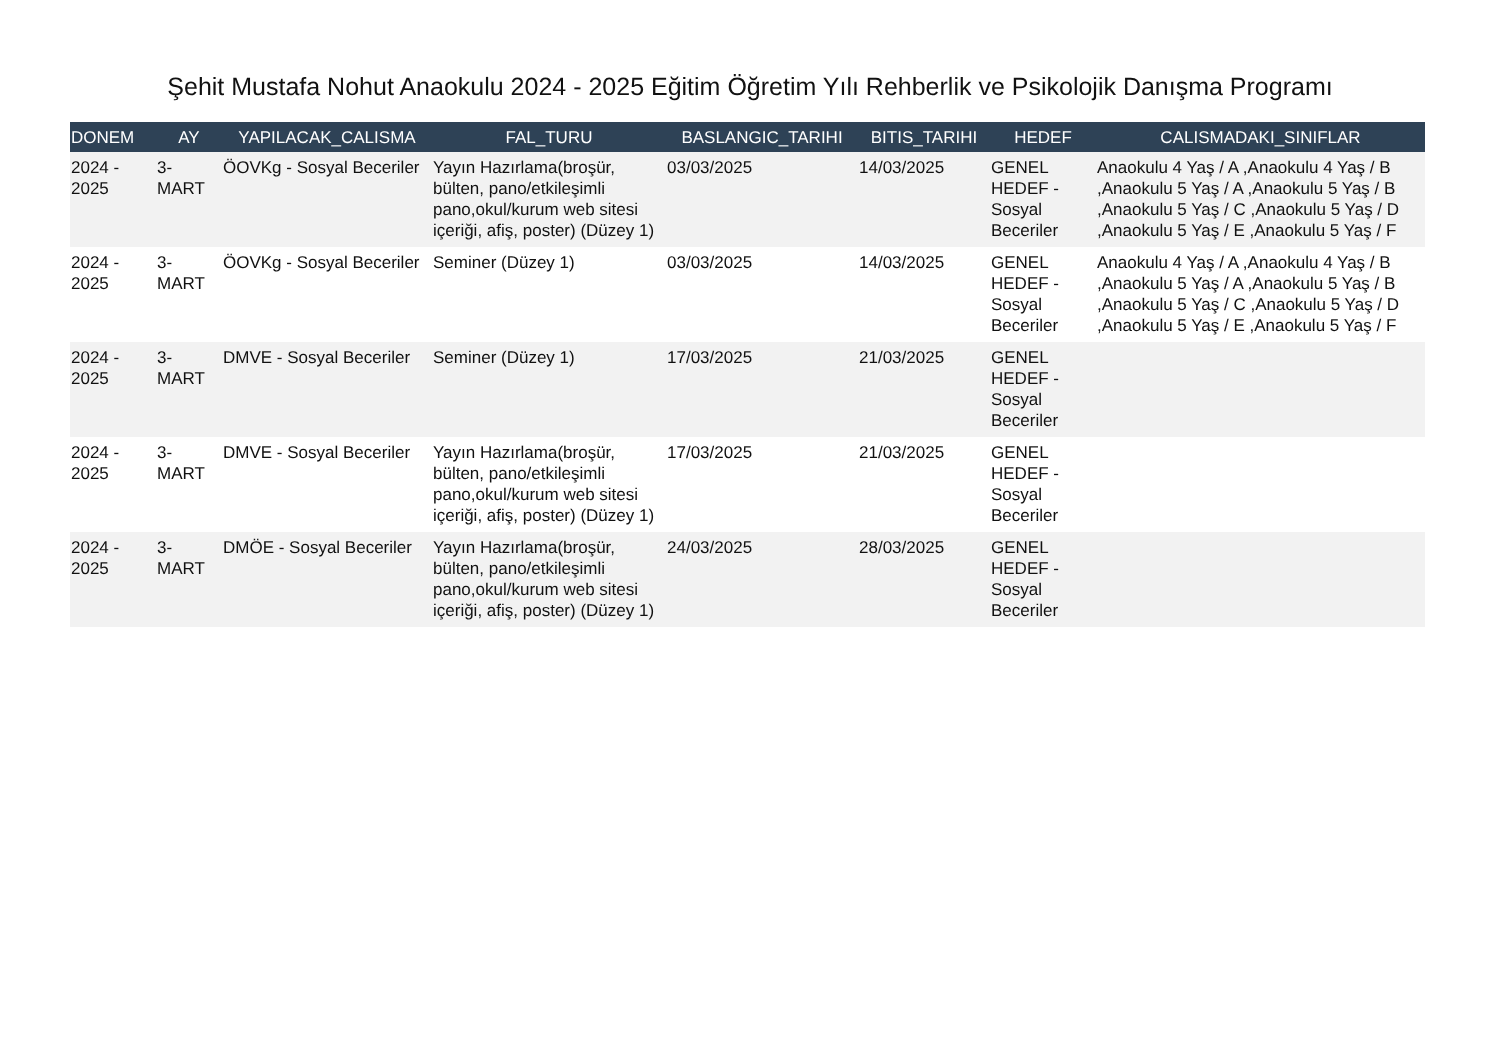Şehit Mustafa Nohut Anaokulu 2024 - 2025 Eğitim Öğretim Yılı Rehberlik ve Psikolojik Danışma Programı
| DONEM | AY | YAPILACAK_CALISMA | FAL_TURU | BASLANGIC_TARIHI | BITIS_TARIHI | HEDEF | CALISMADAKI_SINIFLAR |
| --- | --- | --- | --- | --- | --- | --- | --- |
| 2024 - 2025 | 3- MART | ÖOVKg - Sosyal Beceriler | Yayın Hazırlama(broşür, bülten, pano/etkileşimli pano,okul/kurum web sitesi içeriği, afiş, poster) (Düzey 1) | 03/03/2025 | 14/03/2025 | GENEL HEDEF - Sosyal Beceriler | Anaokulu 4 Yaş / A ,Anaokulu 4 Yaş / B ,Anaokulu 5 Yaş / A ,Anaokulu 5 Yaş / B ,Anaokulu 5 Yaş / C ,Anaokulu 5 Yaş / D ,Anaokulu 5 Yaş / E ,Anaokulu 5 Yaş / F |
| 2024 - 2025 | 3- MART | ÖOVKg - Sosyal Beceriler | Seminer (Düzey 1) | 03/03/2025 | 14/03/2025 | GENEL HEDEF - Sosyal Beceriler | Anaokulu 4 Yaş / A ,Anaokulu 4 Yaş / B ,Anaokulu 5 Yaş / A ,Anaokulu 5 Yaş / B ,Anaokulu 5 Yaş / C ,Anaokulu 5 Yaş / D ,Anaokulu 5 Yaş / E ,Anaokulu 5 Yaş / F |
| 2024 - 2025 | 3- MART | DMVE - Sosyal Beceriler | Seminer (Düzey 1) | 17/03/2025 | 21/03/2025 | GENEL HEDEF - Sosyal Beceriler | |
| 2024 - 2025 | 3- MART | DMVE - Sosyal Beceriler | Yayın Hazırlama(broşür, bülten, pano/etkileşimli pano,okul/kurum web sitesi içeriği, afiş, poster) (Düzey 1) | 17/03/2025 | 21/03/2025 | GENEL HEDEF - Sosyal Beceriler | |
| 2024 - 2025 | 3- MART | DMÖE - Sosyal Beceriler | Yayın Hazırlama(broşür, bülten, pano/etkileşimli pano,okul/kurum web sitesi içeriği, afiş, poster) (Düzey 1) | 24/03/2025 | 28/03/2025 | GENEL HEDEF - Sosyal Beceriler | |